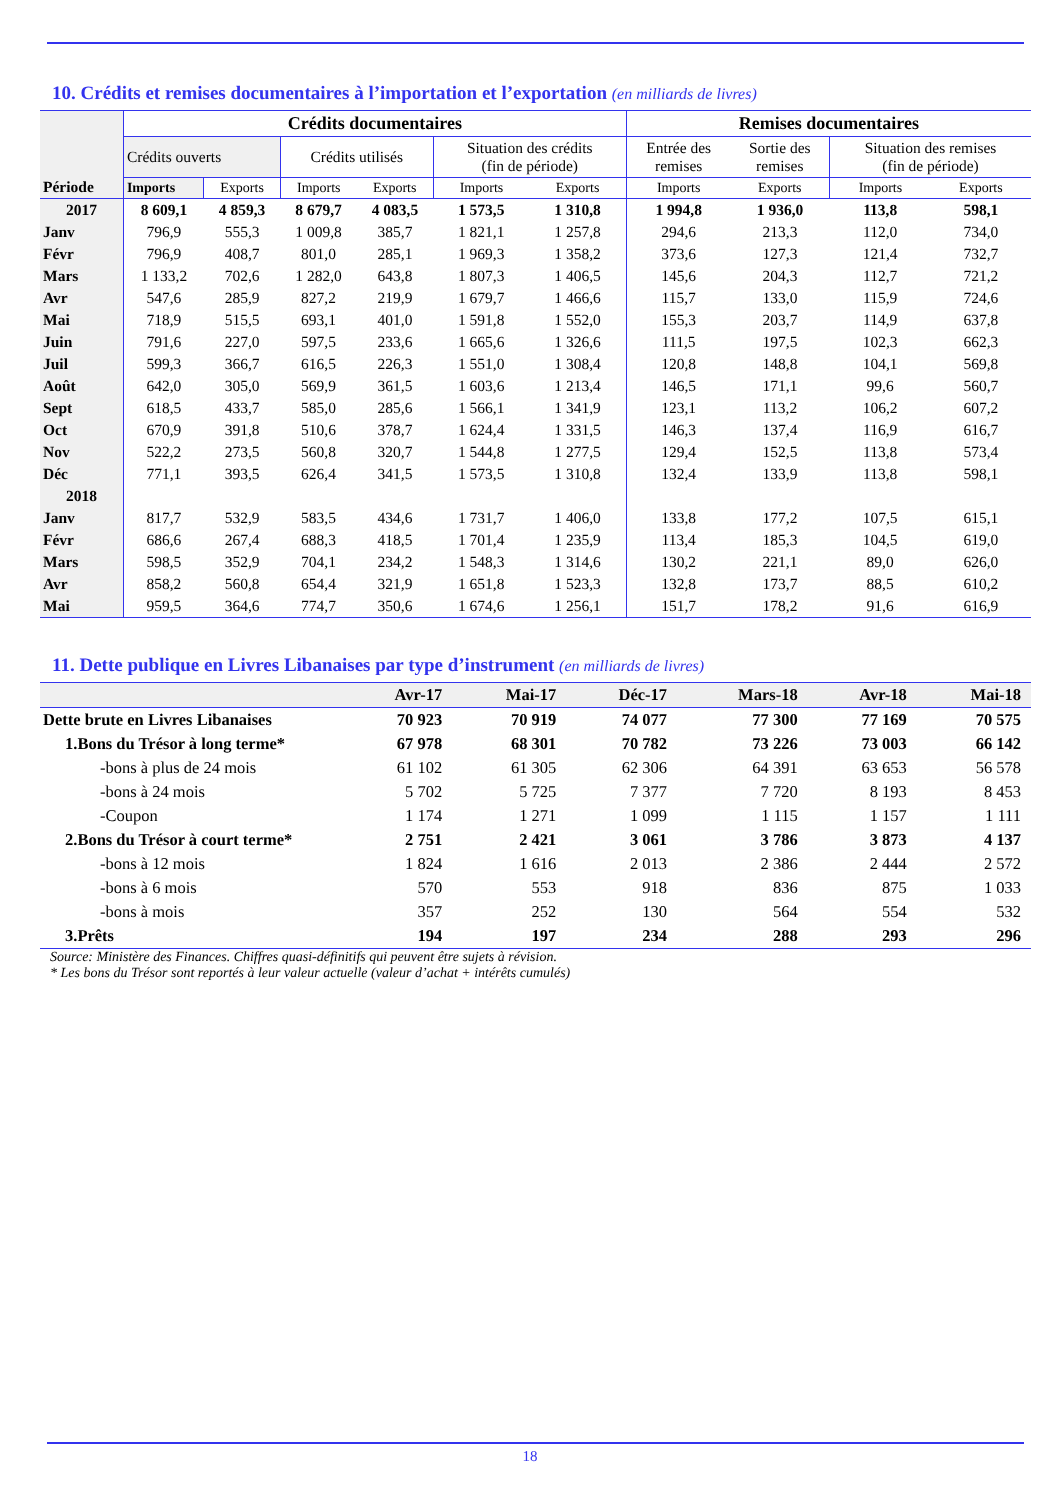10. Crédits et remises documentaires à l’importation et l’exportation (en milliards de livres)
| Période | Crédits documentaires | | | | | | Remises documentaires | | | |
| --- | --- | --- | --- | --- | --- | --- | --- | --- | --- | --- |
| | Crédits ouverts | | Crédits utilisés | | Situation des crédits (fin de période) | | Entrée des remises | Sortie des remises | Situation des remises (fin de période) | |
| | Imports | Exports | Imports | Exports | Imports | Exports | Imports | Exports | Imports | Exports |
| 2017 | 8 609,1 | 4 859,3 | 8 679,7 | 4 083,5 | 1 573,5 | 1 310,8 | 1 994,8 | 1 936,0 | 113,8 | 598,1 |
| Janv | 796,9 | 555,3 | 1 009,8 | 385,7 | 1 821,1 | 1 257,8 | 294,6 | 213,3 | 112,0 | 734,0 |
| Févr | 796,9 | 408,7 | 801,0 | 285,1 | 1 969,3 | 1 358,2 | 373,6 | 127,3 | 121,4 | 732,7 |
| Mars | 1 133,2 | 702,6 | 1 282,0 | 643,8 | 1 807,3 | 1 406,5 | 145,6 | 204,3 | 112,7 | 721,2 |
| Avr | 547,6 | 285,9 | 827,2 | 219,9 | 1 679,7 | 1 466,6 | 115,7 | 133,0 | 115,9 | 724,6 |
| Mai | 718,9 | 515,5 | 693,1 | 401,0 | 1 591,8 | 1 552,0 | 155,3 | 203,7 | 114,9 | 637,8 |
| Juin | 791,6 | 227,0 | 597,5 | 233,6 | 1 665,6 | 1 326,6 | 111,5 | 197,5 | 102,3 | 662,3 |
| Juil | 599,3 | 366,7 | 616,5 | 226,3 | 1 551,0 | 1 308,4 | 120,8 | 148,8 | 104,1 | 569,8 |
| Août | 642,0 | 305,0 | 569,9 | 361,5 | 1 603,6 | 1 213,4 | 146,5 | 171,1 | 99,6 | 560,7 |
| Sept | 618,5 | 433,7 | 585,0 | 285,6 | 1 566,1 | 1 341,9 | 123,1 | 113,2 | 106,2 | 607,2 |
| Oct | 670,9 | 391,8 | 510,6 | 378,7 | 1 624,4 | 1 331,5 | 146,3 | 137,4 | 116,9 | 616,7 |
| Nov | 522,2 | 273,5 | 560,8 | 320,7 | 1 544,8 | 1 277,5 | 129,4 | 152,5 | 113,8 | 573,4 |
| Déc | 771,1 | 393,5 | 626,4 | 341,5 | 1 573,5 | 1 310,8 | 132,4 | 133,9 | 113,8 | 598,1 |
| 2018 | | | | | | | | | | |
| Janv | 817,7 | 532,9 | 583,5 | 434,6 | 1 731,7 | 1 406,0 | 133,8 | 177,2 | 107,5 | 615,1 |
| Févr | 686,6 | 267,4 | 688,3 | 418,5 | 1 701,4 | 1 235,9 | 113,4 | 185,3 | 104,5 | 619,0 |
| Mars | 598,5 | 352,9 | 704,1 | 234,2 | 1 548,3 | 1 314,6 | 130,2 | 221,1 | 89,0 | 626,0 |
| Avr | 858,2 | 560,8 | 654,4 | 321,9 | 1 651,8 | 1 523,3 | 132,8 | 173,7 | 88,5 | 610,2 |
| Mai | 959,5 | 364,6 | 774,7 | 350,6 | 1 674,6 | 1 256,1 | 151,7 | 178,2 | 91,6 | 616,9 |
11. Dette publique en Livres Libanaises par type d’instrument (en milliards de livres)
| | Avr-17 | Mai-17 | Déc-17 | Mars-18 | Avr-18 | Mai-18 |
| Dette brute en Livres Libanaises | 70 923 | 70 919 | 74 077 | 77 300 | 77 169 | 70 575 |
| 1.Bons du Trésor à long terme* | 67 978 | 68 301 | 70 782 | 73 226 | 73 003 | 66 142 |
| -bons à plus de 24 mois | 61 102 | 61 305 | 62 306 | 64 391 | 63 653 | 56 578 |
| -bons à 24 mois | 5 702 | 5 725 | 7 377 | 7 720 | 8 193 | 8 453 |
| -Coupon | 1 174 | 1 271 | 1 099 | 1 115 | 1 157 | 1 111 |
| 2.Bons du Trésor à court terme* | 2 751 | 2 421 | 3 061 | 3 786 | 3 873 | 4 137 |
| -bons à 12 mois | 1 824 | 1 616 | 2 013 | 2 386 | 2 444 | 2 572 |
| -bons à 6 mois | 570 | 553 | 918 | 836 | 875 | 1 033 |
| -bons à mois | 357 | 252 | 130 | 564 | 554 | 532 |
| 3.Prêts | 194 | 197 | 234 | 288 | 293 | 296 |
Source: Ministère des Finances. Chiffres quasi-définitifs qui peuvent être sujets à révision.
* Les bons du Trésor sont reportés à leur valeur actuelle (valeur d’achat + intérêts cumulés)
18